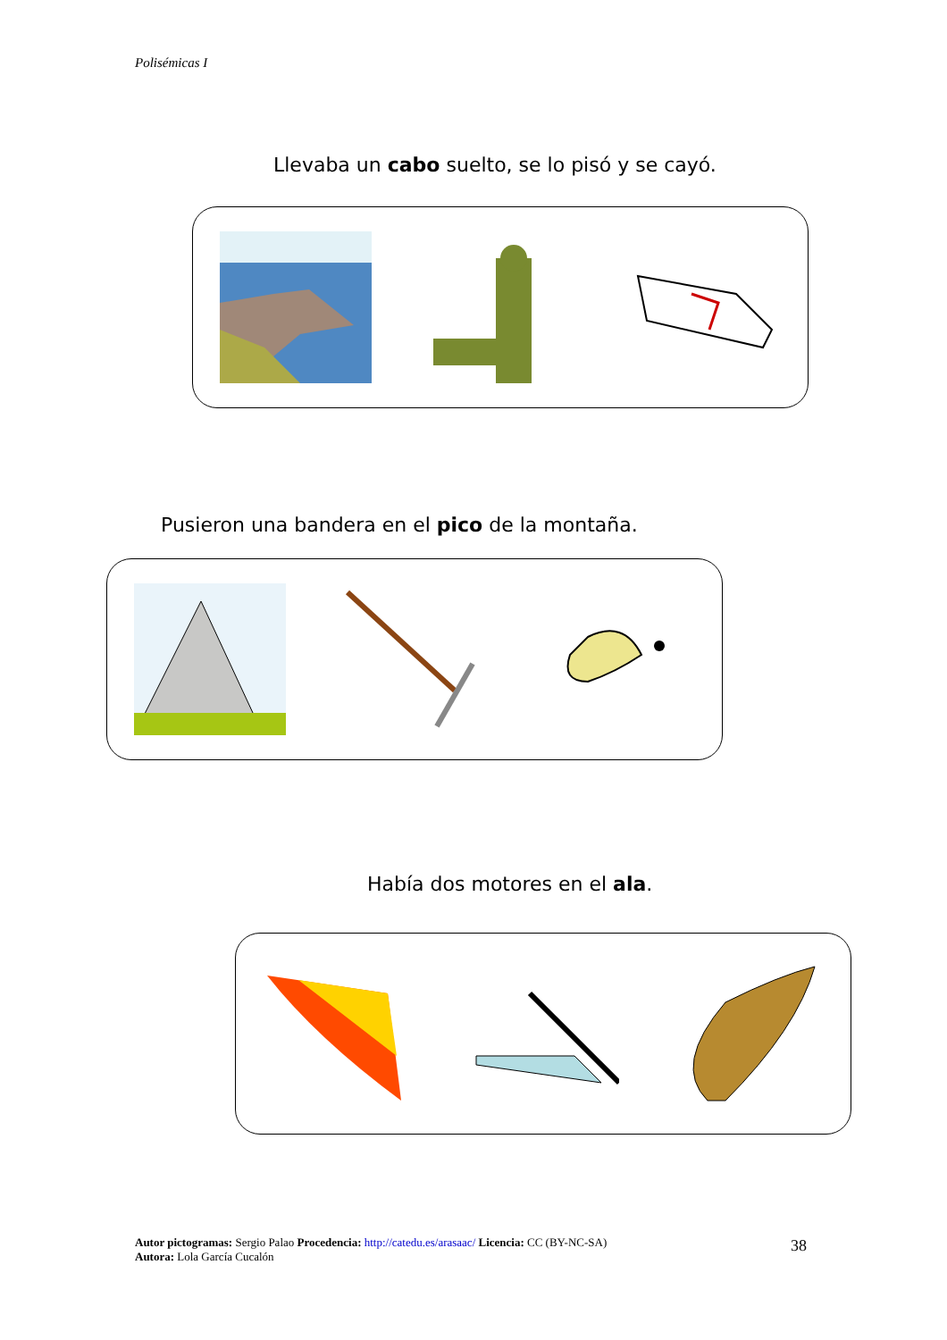Polisémicas I
Llevaba un cabo suelto, se lo pisó y se cayó.
Pusieron una bandera en el pico de la montaña.
Había dos motores en el ala.
Autor pictogramas: Sergio Palao Procedencia: http://catedu.es/arasaac/ Licencia: CC (BY-NC-SA)
Autora: Lola García Cucalón
38